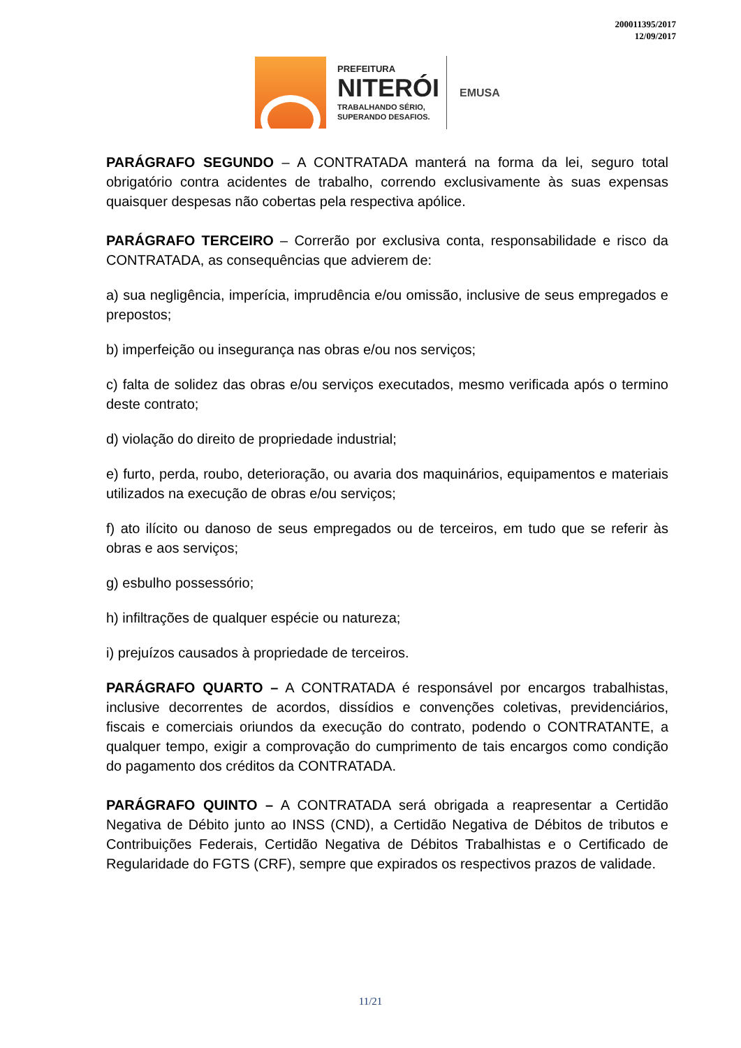200011395/2017
12/09/2017
PREFEITURA
NITERÓI
TRABALHANDO SÉRIO,
SUPERANDO DESAFIOS.
EMUSA
PARÁGRAFO SEGUNDO – A CONTRATADA manterá na forma da lei, seguro total obrigatório contra acidentes de trabalho, correndo exclusivamente às suas expensas quaisquer despesas não cobertas pela respectiva apólice.
PARÁGRAFO TERCEIRO – Correrão por exclusiva conta, responsabilidade e risco da CONTRATADA, as consequências que advierem de:
a) sua negligência, imperícia, imprudência e/ou omissão, inclusive de seus empregados e prepostos;
b) imperfeição ou insegurança nas obras e/ou nos serviços;
c) falta de solidez das obras e/ou serviços executados, mesmo verificada após o termino deste contrato;
d) violação do direito de propriedade industrial;
e) furto, perda, roubo, deterioração, ou avaria dos maquinários, equipamentos e materiais utilizados na execução de obras e/ou serviços;
f) ato ilícito ou danoso de seus empregados ou de terceiros, em tudo que se referir às obras e aos serviços;
g) esbulho possessório;
h) infiltrações de qualquer espécie ou natureza;
i) prejuízos causados à propriedade de terceiros.
PARÁGRAFO QUARTO – A CONTRATADA é responsável por encargos trabalhistas, inclusive decorrentes de acordos, dissídios e convenções coletivas, previdenciários, fiscais e comerciais oriundos da execução do contrato, podendo o CONTRATANTE, a qualquer tempo, exigir a comprovação do cumprimento de tais encargos como condição do pagamento dos créditos da CONTRATADA.
PARÁGRAFO QUINTO – A CONTRATADA será obrigada a reapresentar a Certidão Negativa de Débito junto ao INSS (CND), a Certidão Negativa de Débitos de tributos e Contribuições Federais, Certidão Negativa de Débitos Trabalhistas e o Certificado de Regularidade do FGTS (CRF), sempre que expirados os respectivos prazos de validade.
11/21